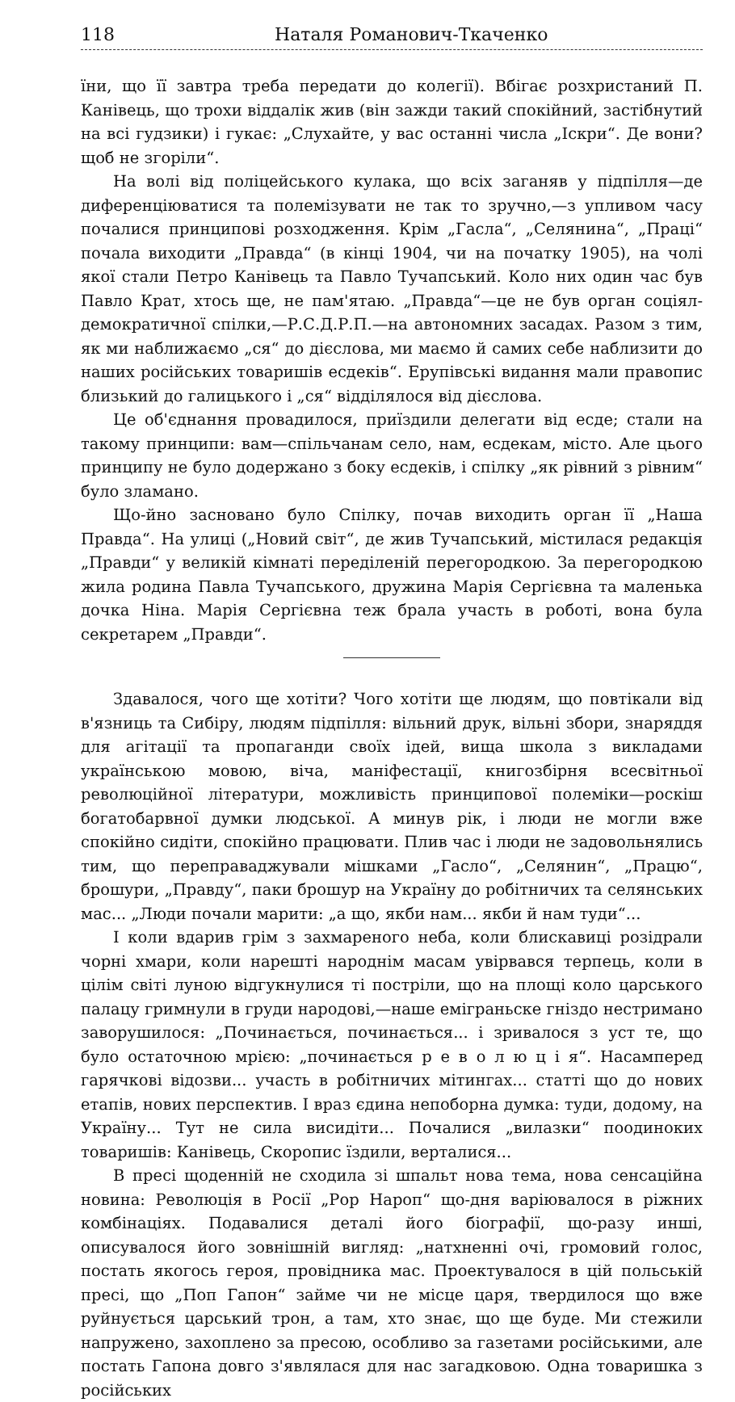118 Наталя Романович-Ткаченко
їни, що її завтра треба передати до колегії). Вбігає розхристаний П. Канівець, що трохи віддалік жив (він зажди такий спокійний, застібнутий на всі гудзики) і гукає: „Слухайте, у вас останні числа „Іскри“. Де вони? щоб не згоріли“.
На волі від поліцейського кулака, що всіх заганяв у підпілля—де диференціюватися та полемізувати не так то зручно,—з упливом часу почалися принципові розходження. Крім „Гасла“, „Селянина“, „Праці“ почала виходити „Правда“ (в кінці 1904, чи на початку 1905), на чолі якої стали Петро Канівець та Павло Тучапський. Коло них один час був Павло Крат, хтось ще, не пам'ятаю. „Правда“—це не був орган соціял-демократичної спілки,—Р.С.Д.Р.П.—на автономних засадах. Разом з тим, як ми наближаємо „ся“ до дієслова, ми маємо й самих себе наблизити до наших російських товаришів есдеків“. Ерупівські видання мали правопис близький до галицького і „ся“ відділялося від дієслова.
Це об'єднання провадилося, приїздили делегати від есде; стали на такому принципи: вам—спільчанам село, нам, есдекам, місто. Але цього принципу не було додержано з боку есдеків, і спілку „як рівний з рівним“ було зламано.
Що-йно засновано було Спілку, почав виходить орган її „Наша Правда“. На улиці („Новий світ“, де жив Тучапський, містилася редакція „Правди“ у великій кімнаті переділеній перегородкою. За перегородкою жила родина Павла Тучапського, дружина Марія Сергієвна та маленька дочка Ніна. Марія Сергієвна теж брала участь в роботі, вона була секретарем „Правди“.
Здавалося, чого ще хотіти? Чого хотіти ще людям, що повтікали від в'язниць та Сибіру, людям підпілля: вільний друк, вільні збори, знаряддя для агітації та пропаганди своїх ідей, вища школа з викладами українською мовою, віча, маніфестації, книгозбірня всесвітньої революційної літератури, можливість принципової полеміки—роскіш богатобарвної думки людської. А минув рік, і люди не могли вже спокійно сидіти, спокійно працювати. Плив час і люди не задовольнялись тим, що переправаджували мішками „Гасло“, „Селянин“, „Працю“, брошури, „Правду“, паки брошур на Україну до робітничих та селянських мас... „Люди почали марити: „а що, якби нам... якби й нам туди“...
І коли вдарив грім з захмареного неба, коли блискавиці розідрали чорні хмари, коли нарешті народнім масам увірвався терпець, коли в цілім світі луною відгукнулися ті постріли, що на площі коло царського палацу гримнули в груди народові,—наше еміграньске гніздо нестримано заворушилося: „Починається, починається... і зривалося з уст те, що було остаточною мрією: „починається р е в о л ю ц і я“. Насамперед гарячкові відозви... участь в робітничих мітингах... статті що до нових етапів, нових перспектив. І враз єдина непоборна думка: туди, додому, на Україну... Тут не сила висидіти... Почалися „вилазки“ поодиноких товаришів: Канівець, Скоропис їздили, верталися...
В пресі щоденній не сходила зі шпальт нова тема, нова сенсаційна новина: Революція в Росії „Рор Нароп“ що-дня варіювалося в ріжних комбінаціях. Подавалися деталі його біографії, що-разу инші, описувалося його зовнішній вигляд: „натхненні очі, громовий голос, постать якогось героя, провідника мас. Проектувалося в цій польській пресі, що „Поп Гапон“ займе чи не місце царя, твердилося що вже руйнується царський трон, а там, хто знає, що ще буде. Ми стежили напружено, захоплено за пресою, особливо за газетами російськими, але постать Гапона довго з'являлася для нас загадковою. Одна товаришка з російських